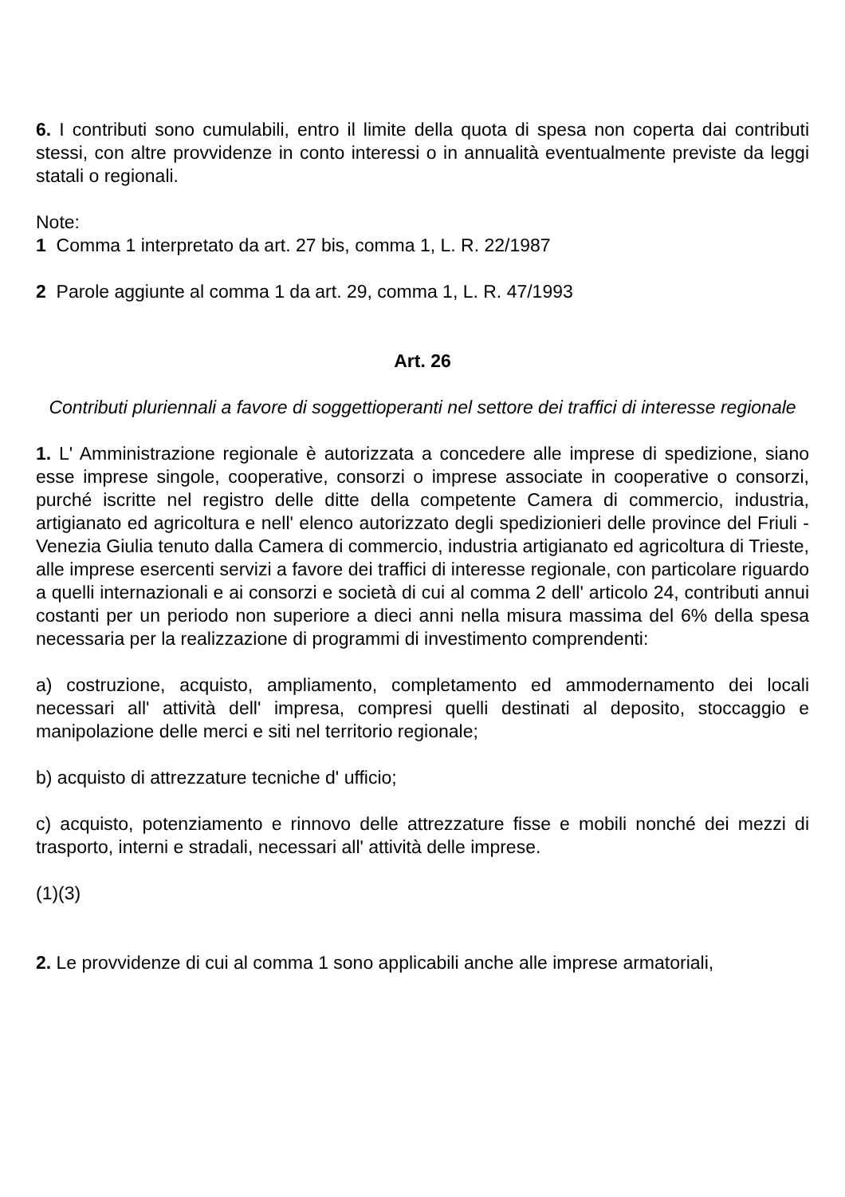6. I contributi sono cumulabili, entro il limite della quota di spesa non coperta dai contributi stessi, con altre provvidenze in conto interessi o in annualità eventualmente previste da leggi statali o regionali.
Note:
1 Comma 1 interpretato da art. 27 bis, comma 1, L. R. 22/1987
2 Parole aggiunte al comma 1 da art. 29, comma 1, L. R. 47/1993
Art. 26
Contributi pluriennali a favore di soggettioperanti nel settore dei traffici di interesse regionale
1. L' Amministrazione regionale è autorizzata a concedere alle imprese di spedizione, siano esse imprese singole, cooperative, consorzi o imprese associate in cooperative o consorzi, purché iscritte nel registro delle ditte della competente Camera di commercio, industria, artigianato ed agricoltura e nell' elenco autorizzato degli spedizionieri delle province del Friuli - Venezia Giulia tenuto dalla Camera di commercio, industria artigianato ed agricoltura di Trieste, alle imprese esercenti servizi a favore dei traffici di interesse regionale, con particolare riguardo a quelli internazionali e ai consorzi e società di cui al comma 2 dell' articolo 24, contributi annui costanti per un periodo non superiore a dieci anni nella misura massima del 6% della spesa necessaria per la realizzazione di programmi di investimento comprendenti:
a) costruzione, acquisto, ampliamento, completamento ed ammodernamento dei locali necessari all' attività dell' impresa, compresi quelli destinati al deposito, stoccaggio e manipolazione delle merci e siti nel territorio regionale;
b) acquisto di attrezzature tecniche d' ufficio;
c) acquisto, potenziamento e rinnovo delle attrezzature fisse e mobili nonché dei mezzi di trasporto, interni e stradali, necessari all' attività delle imprese.
(1)(3)
2. Le provvidenze di cui al comma 1 sono applicabili anche alle imprese armatoriali,